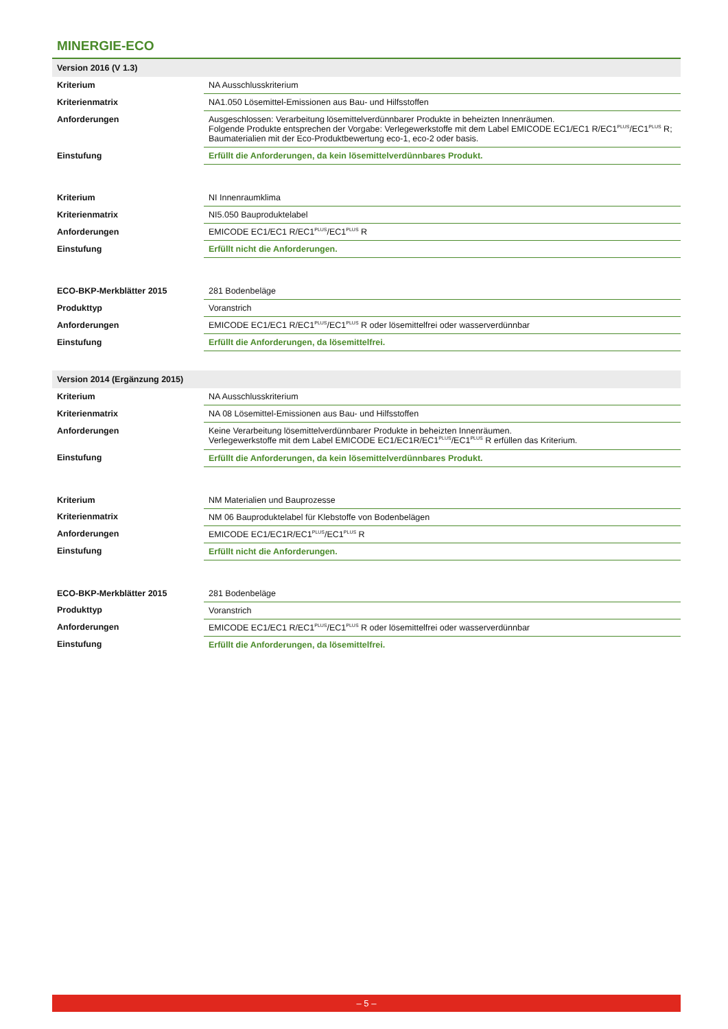MINERGIE-ECO
| Version 2016 (V 1.3) | |
| Kriterium | NA Ausschlusskriterium |
| Kriterienmatrix | NA1.050 Lösemittel-Emissionen aus Bau- und Hilfsstoffen |
| Anforderungen | Ausgeschlossen: Verarbeitung lösemittelverdünnbarer Produkte in beheizten Innenräumen. Folgende Produkte entsprechen der Vorgabe: Verlegewerkstoffe mit dem Label EMICODE EC1/EC1 R/EC1<sup>PLUS</sup>/EC1<sup>PLUS</sup> R; Baumaterialien mit der Eco-Produktbewertung eco-1, eco-2 oder basis. |
| Einstufung | Erfüllt die Anforderungen, da kein lösemittelverdünnbares Produkt. |
| Kriterium | NI Innenraumklima |
| Kriterienmatrix | NI5.050 Bauproduktelabel |
| Anforderungen | EMICODE EC1/EC1 R/EC1<sup>PLUS</sup>/EC1<sup>PLUS</sup> R |
| Einstufung | Erfüllt nicht die Anforderungen. |
| ECO-BKP-Merkblätter 2015 | 281 Bodenbeläge |
| Produkttyp | Voranstrich |
| Anforderungen | EMICODE EC1/EC1 R/EC1<sup>PLUS</sup>/EC1<sup>PLUS</sup> R oder lösemittelfrei oder wasserverdünnbar |
| Einstufung | Erfüllt die Anforderungen, da lösemittelfrei. |
| Version 2014 (Ergänzung 2015) | |
| Kriterium | NA Ausschlusskriterium |
| Kriterienmatrix | NA 08 Lösemittel-Emissionen aus Bau- und Hilfsstoffen |
| Anforderungen | Keine Verarbeitung lösemittelverdünnbarer Produkte in beheizten Innenräumen. Verlegewerkstoffe mit dem Label EMICODE EC1/EC1R/EC1<sup>PLUS</sup>/EC1<sup>PLUS</sup> R erfüllen das Kriterium. |
| Einstufung | Erfüllt die Anforderungen, da kein lösemittelverdünnbares Produkt. |
| Kriterium | NM Materialien und Bauprozesse |
| Kriterienmatrix | NM 06 Bauproduktelabel für Klebstoffe von Bodenbelägen |
| Anforderungen | EMICODE EC1/EC1R/EC1<sup>PLUS</sup>/EC1<sup>PLUS</sup> R |
| Einstufung | Erfüllt nicht die Anforderungen. |
| ECO-BKP-Merkblätter 2015 | 281 Bodenbeläge |
| Produkttyp | Voranstrich |
| Anforderungen | EMICODE EC1/EC1 R/EC1<sup>PLUS</sup>/EC1<sup>PLUS</sup> R oder lösemittelfrei oder wasserverdünnbar |
| Einstufung | Erfüllt die Anforderungen, da lösemittelfrei. |
– 5 –